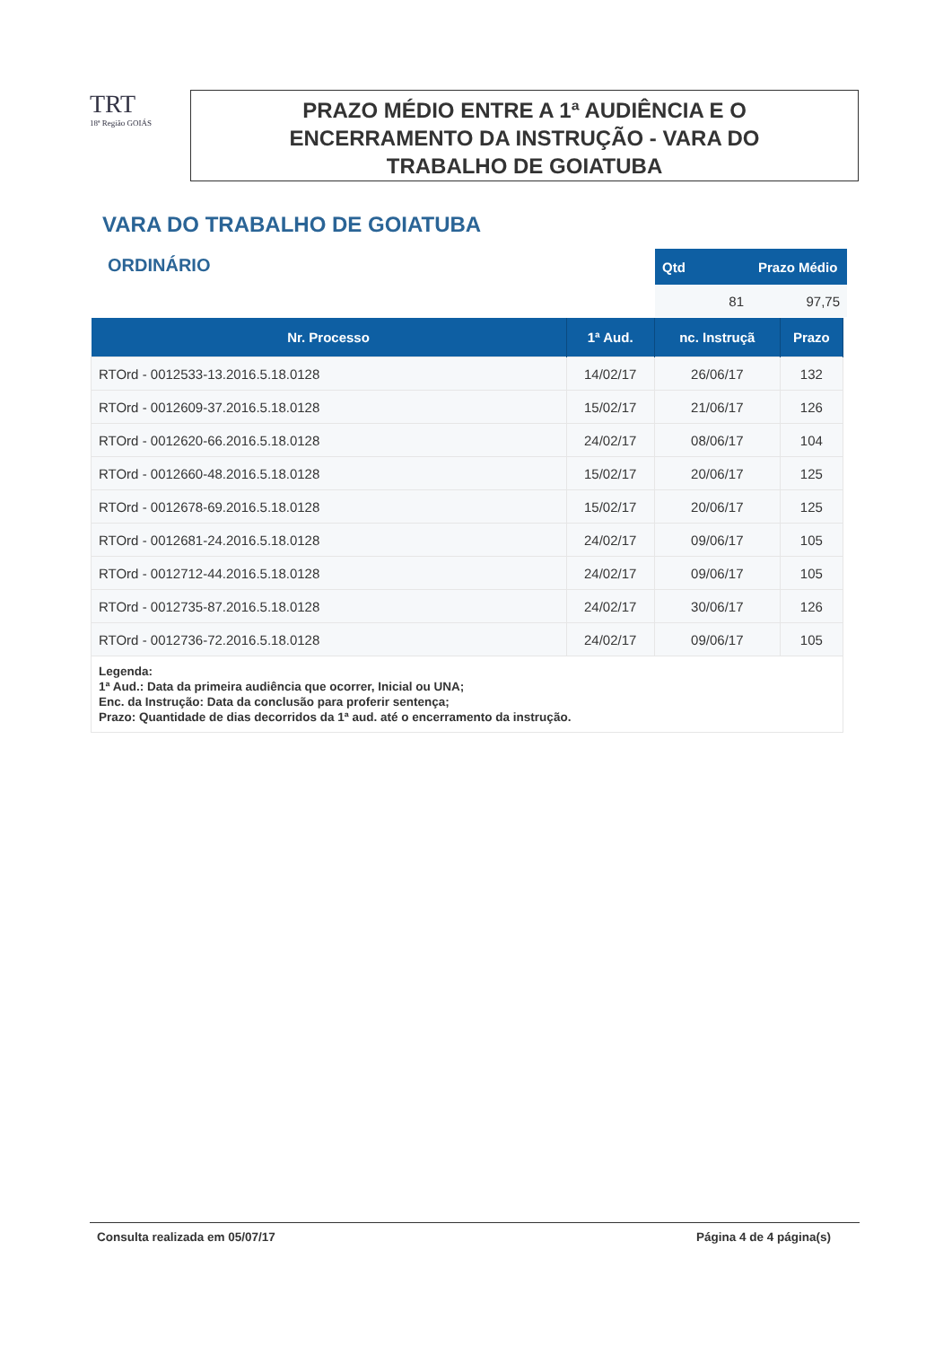TRT
18ª Região GOIÁS
PRAZO MÉDIO ENTRE A 1ª AUDIÊNCIA E O
ENCERRAMENTO DA INSTRUÇÃO - VARA DO
TRABALHO DE GOIATUBA
VARA DO TRABALHO DE GOIATUBA
ORDINÁRIO
| Qtd | Prazo Médio |
| --- | --- |
| 81 | 97,75 |
| Nr. Processo | 1ª Aud. | nc. Instruçã | Prazo |
| --- | --- | --- | --- |
| RTOrd - 0012533-13.2016.5.18.0128 | 14/02/17 | 26/06/17 | 132 |
| RTOrd - 0012609-37.2016.5.18.0128 | 15/02/17 | 21/06/17 | 126 |
| RTOrd - 0012620-66.2016.5.18.0128 | 24/02/17 | 08/06/17 | 104 |
| RTOrd - 0012660-48.2016.5.18.0128 | 15/02/17 | 20/06/17 | 125 |
| RTOrd - 0012678-69.2016.5.18.0128 | 15/02/17 | 20/06/17 | 125 |
| RTOrd - 0012681-24.2016.5.18.0128 | 24/02/17 | 09/06/17 | 105 |
| RTOrd - 0012712-44.2016.5.18.0128 | 24/02/17 | 09/06/17 | 105 |
| RTOrd - 0012735-87.2016.5.18.0128 | 24/02/17 | 30/06/17 | 126 |
| RTOrd - 0012736-72.2016.5.18.0128 | 24/02/17 | 09/06/17 | 105 |
| Legenda: 1ª Aud.: Data da primeira audiência que ocorrer, Inicial ou UNA; Enc. da Instrução: Data da conclusão para proferir sentença; Prazo: Quantidade de dias decorridos da 1ª aud. até o encerramento da instrução. | | | |
Consulta realizada em 05/07/17 Página 4 de 4 página(s)